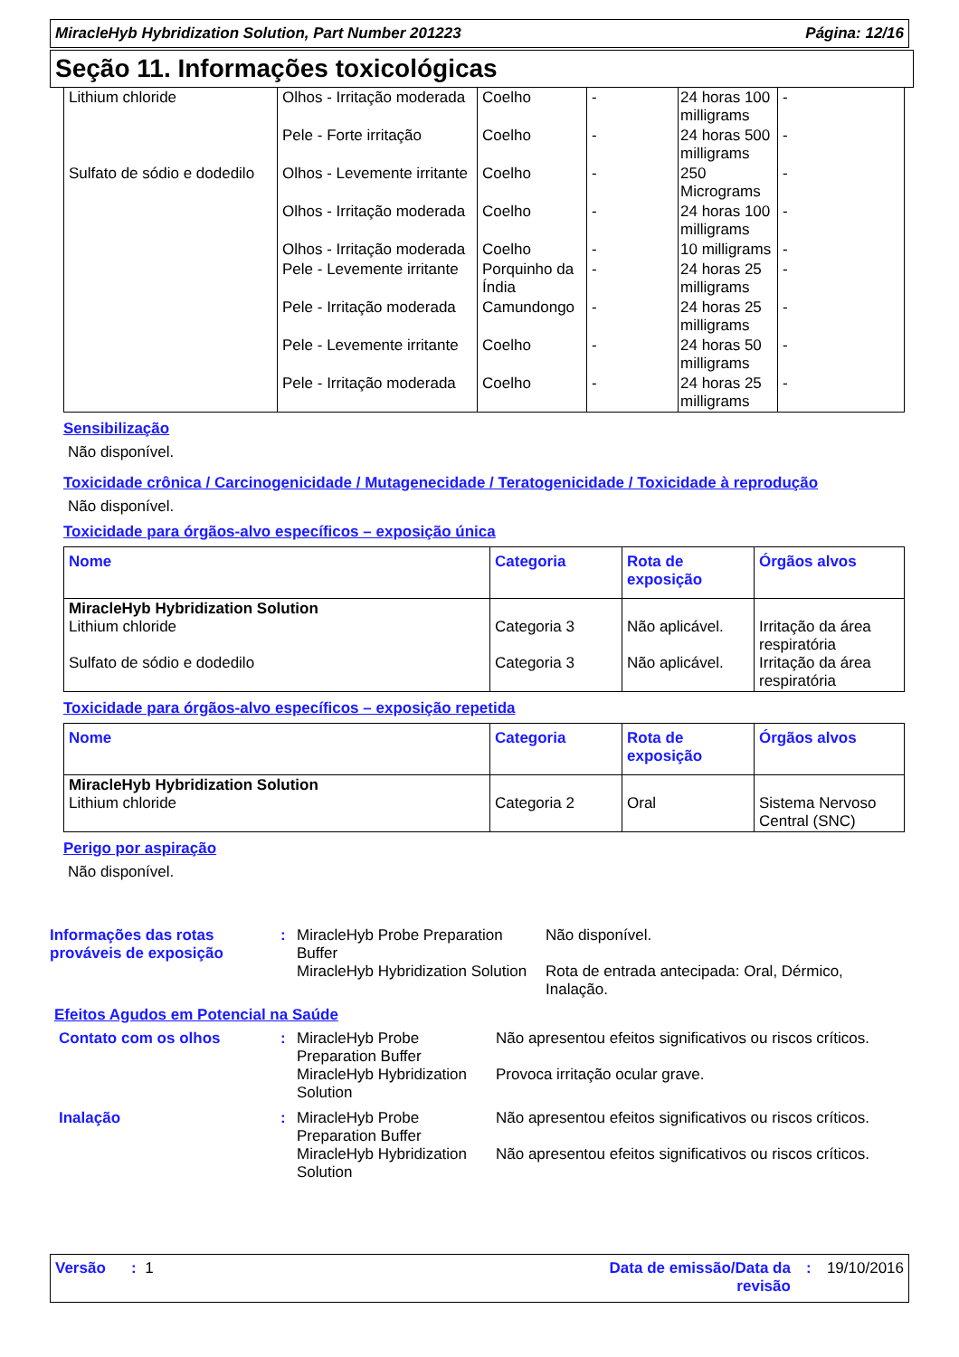MiracleHyb Hybridization Solution, Part Number 201223 Página: 12/16
Seção 11. Informações toxicológicas
| Lithium chloride | Olhos - Irritação moderada | Coelho | - | 24 horas 100 milligrams | - |
| | Pele - Forte irritação | Coelho | - | 24 horas 500 milligrams | - |
| Sulfato de sódio e dodedilo | Olhos - Levemente irritante | Coelho | - | 250 Micrograms | - |
| | Olhos - Irritação moderada | Coelho | - | 24 horas 100 milligrams | - |
| | Olhos - Irritação moderada | Coelho | - | 10 milligrams | - |
| | Pele - Levemente irritante | Porquinho da Índia | - | 24 horas 25 milligrams | - |
| | Pele - Irritação moderada | Camundongo | - | 24 horas 25 milligrams | - |
| | Pele - Levemente irritante | Coelho | - | 24 horas 50 milligrams | - |
| | Pele - Irritação moderada | Coelho | - | 24 horas 25 milligrams | - |
Sensibilização
Não disponível.
Toxicidade crônica / Carcinogenicidade / Mutagenecidade / Teratogenicidade / Toxicidade à reprodução
Não disponível.
Toxicidade para órgãos-alvo específicos – exposição única
| Nome | Categoria | Rota de exposição | Órgãos alvos |
| --- | --- | --- | --- |
| MiracleHyb Hybridization Solution Lithium chloride Sulfato de sódio e dodedilo | Categoria 3 Categoria 3 | Não aplicável. Não aplicável. | Irritação da área respiratória Irritação da área respiratória |
Toxicidade para órgãos-alvo específicos – exposição repetida
| Nome | Categoria | Rota de exposição | Órgãos alvos |
| --- | --- | --- | --- |
| MiracleHyb Hybridization Solution Lithium chloride | Categoria 2 | Oral | Sistema Nervoso Central (SNC) |
Perigo por aspiração
Não disponível.
Informações das rotas prováveis de exposição
: MiracleHyb Probe Preparation Buffer
MiracleHyb Hybridization Solution
Não disponível.
Rota de entrada antecipada: Oral, Dérmico, Inalação.
Efeitos Agudos em Potencial na Saúde
Contato com os olhos : MiracleHyb Probe Preparation Buffer
MiracleHyb Hybridization Solution
Não apresentou efeitos significativos ou riscos críticos.
Provoca irritação ocular grave.
Inalação : MiracleHyb Probe Preparation Buffer
MiracleHyb Hybridization Solution
Não apresentou efeitos significativos ou riscos críticos.
Não apresentou efeitos significativos ou riscos críticos.
Versão : 1 Data de emissão/Data da revisão
: 19/10/2016